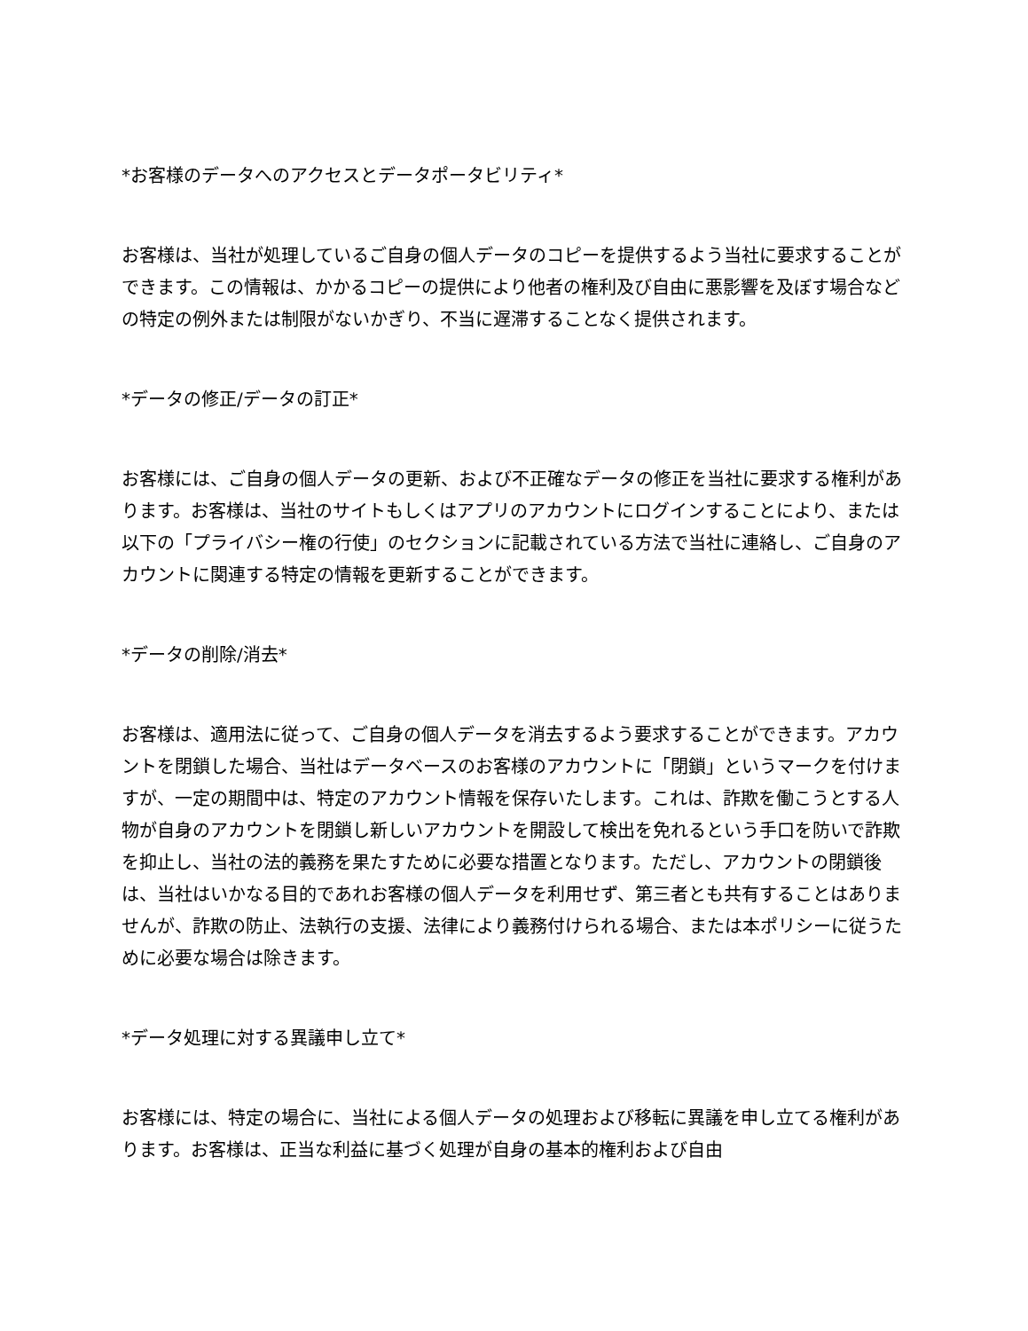*お客様のデータへのアクセスとデータポータビリティ*
お客様は、当社が処理しているご自身の個人データのコピーを提供するよう当社に要求することができます。この情報は、かかるコピーの提供により他者の権利及び自由に悪影響を及ぼす場合などの特定の例外または制限がないかぎり、不当に遅滞することなく提供されます。
*データの修正/データの訂正*
お客様には、ご自身の個人データの更新、および不正確なデータの修正を当社に要求する権利があります。お客様は、当社のサイトもしくはアプリのアカウントにログインすることにより、または以下の「プライバシー権の行使」のセクションに記載されている方法で当社に連絡し、ご自身のアカウントに関連する特定の情報を更新することができます。
*データの削除/消去*
お客様は、適用法に従って、ご自身の個人データを消去するよう要求することができます。アカウントを閉鎖した場合、当社はデータベースのお客様のアカウントに「閉鎖」というマークを付けますが、一定の期間中は、特定のアカウント情報を保存いたします。これは、詐欺を働こうとする人物が自身のアカウントを閉鎖し新しいアカウントを開設して検出を免れるという手口を防いで詐欺を抑止し、当社の法的義務を果たすために必要な措置となります。ただし、アカウントの閉鎖後は、当社はいかなる目的であれお客様の個人データを利用せず、第三者とも共有することはありませんが、詐欺の防止、法執行の支援、法律により義務付けられる場合、または本ポリシーに従うために必要な場合は除きます。
*データ処理に対する異議申し立て*
お客様には、特定の場合に、当社による個人データの処理および移転に異議を申し立てる権利があります。お客様は、正当な利益に基づく処理が自身の基本的権利および自由